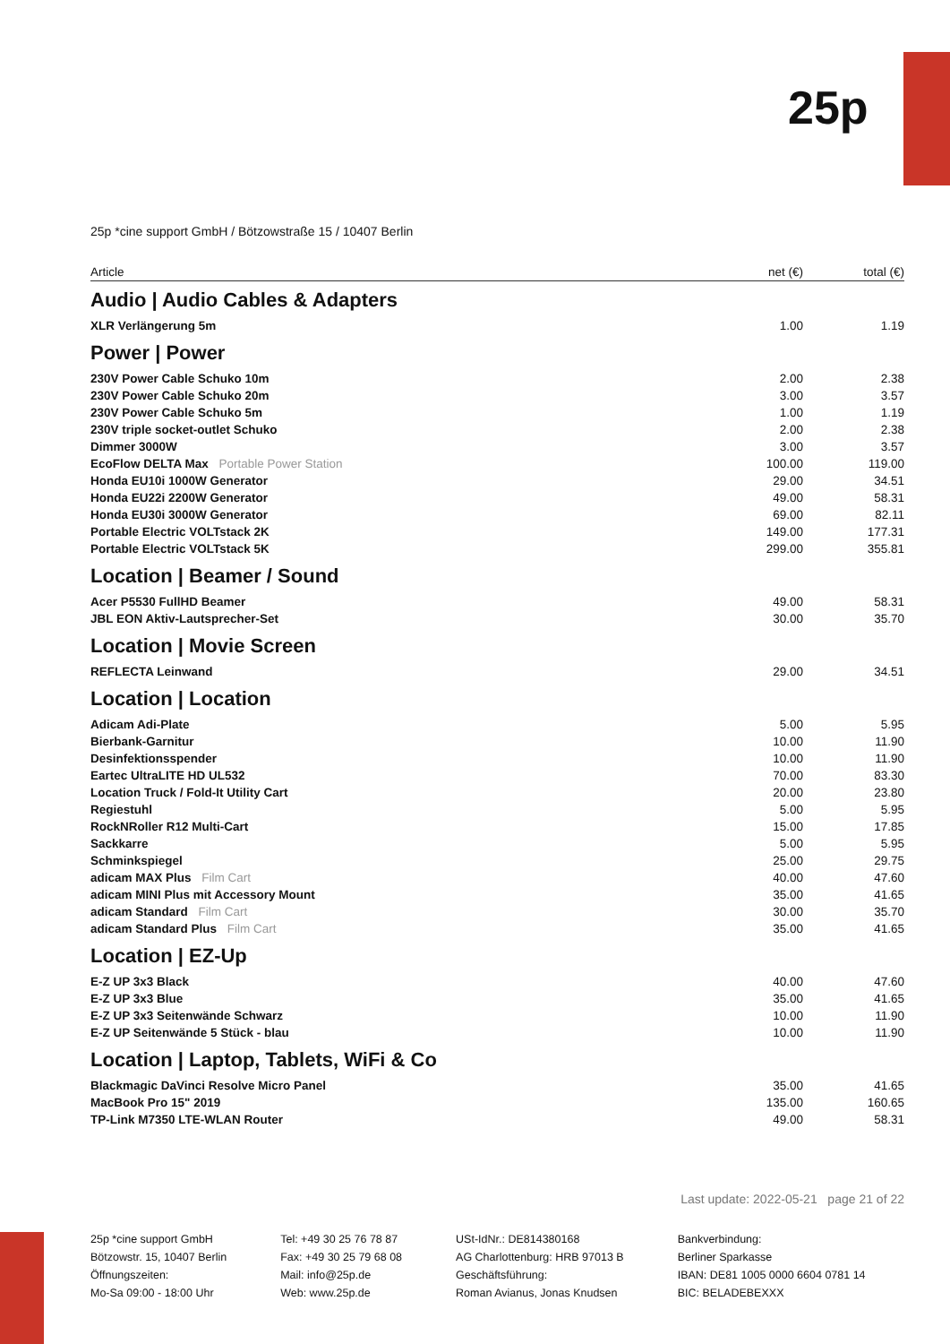25p
25p *cine support GmbH / Bötzowstraße 15 / 10407 Berlin
| Article | net (€) | total (€) |
| --- | --- | --- |
| Audio / Audio Cables & Adapters | | |
| XLR Verlängerung 5m | 1.00 | 1.19 |
| Power / Power | | |
| 230V Power Cable Schuko 10m | 2.00 | 2.38 |
| 230V Power Cable Schuko 20m | 3.00 | 3.57 |
| 230V Power Cable Schuko 5m | 1.00 | 1.19 |
| 230V triple socket-outlet Schuko | 2.00 | 2.38 |
| Dimmer 3000W | 3.00 | 3.57 |
| EcoFlow DELTA Max Portable Power Station | 100.00 | 119.00 |
| Honda EU10i 1000W Generator | 29.00 | 34.51 |
| Honda EU22i 2200W Generator | 49.00 | 58.31 |
| Honda EU30i 3000W Generator | 69.00 | 82.11 |
| Portable Electric VOLTstack 2K | 149.00 | 177.31 |
| Portable Electric VOLTstack 5K | 299.00 | 355.81 |
| Location / Beamer / Sound | | |
| Acer P5530 FullHD Beamer | 49.00 | 58.31 |
| JBL EON Aktiv-Lautsprecher-Set | 30.00 | 35.70 |
| Location / Movie Screen | | |
| REFLECTA Leinwand | 29.00 | 34.51 |
| Location / Location | | |
| Adicam Adi-Plate | 5.00 | 5.95 |
| Bierbank-Garnitur | 10.00 | 11.90 |
| Desinfektionsspender | 10.00 | 11.90 |
| Eartec UltraLITE HD UL532 | 70.00 | 83.30 |
| Location Truck / Fold-It Utility Cart | 20.00 | 23.80 |
| Regiestuhl | 5.00 | 5.95 |
| RockNRoller R12 Multi-Cart | 15.00 | 17.85 |
| Sackkarre | 5.00 | 5.95 |
| Schminkspiegel | 25.00 | 29.75 |
| adicam MAX Plus Film Cart | 40.00 | 47.60 |
| adicam MINI Plus mit Accessory Mount | 35.00 | 41.65 |
| adicam Standard Film Cart | 30.00 | 35.70 |
| adicam Standard Plus Film Cart | 35.00 | 41.65 |
| Location / EZ-Up | | |
| E-Z UP 3x3 Black | 40.00 | 47.60 |
| E-Z UP 3x3 Blue | 35.00 | 41.65 |
| E-Z UP 3x3 Seitenwände Schwarz | 10.00 | 11.90 |
| E-Z UP Seitenwände 5 Stück - blau | 10.00 | 11.90 |
| Location / Laptop, Tablets, WiFi & Co | | |
| Blackmagic DaVinci Resolve Micro Panel | 35.00 | 41.65 |
| MacBook Pro 15" 2019 | 135.00 | 160.65 |
| TP-Link M7350 LTE-WLAN Router | 49.00 | 58.31 |
Last update: 2022-05-21 page 21 of 22
25p *cine support GmbH
Bötzowstr. 15, 10407 Berlin
Öffnungszeiten:
Mo-Sa 09:00 - 18:00 Uhr
Tel: +49 30 25 76 78 87
Fax: +49 30 25 79 68 08
Mail: info@25p.de
Web: www.25p.de
USt-IdNr.: DE814380168
AG Charlottenburg: HRB 97013 B
Geschäftsführung:
Roman Avianus, Jonas Knudsen
Bankverbindung:
Berliner Sparkasse
IBAN: DE81 1005 0000 6604 0781 14
BIC: BELADEBEXXX